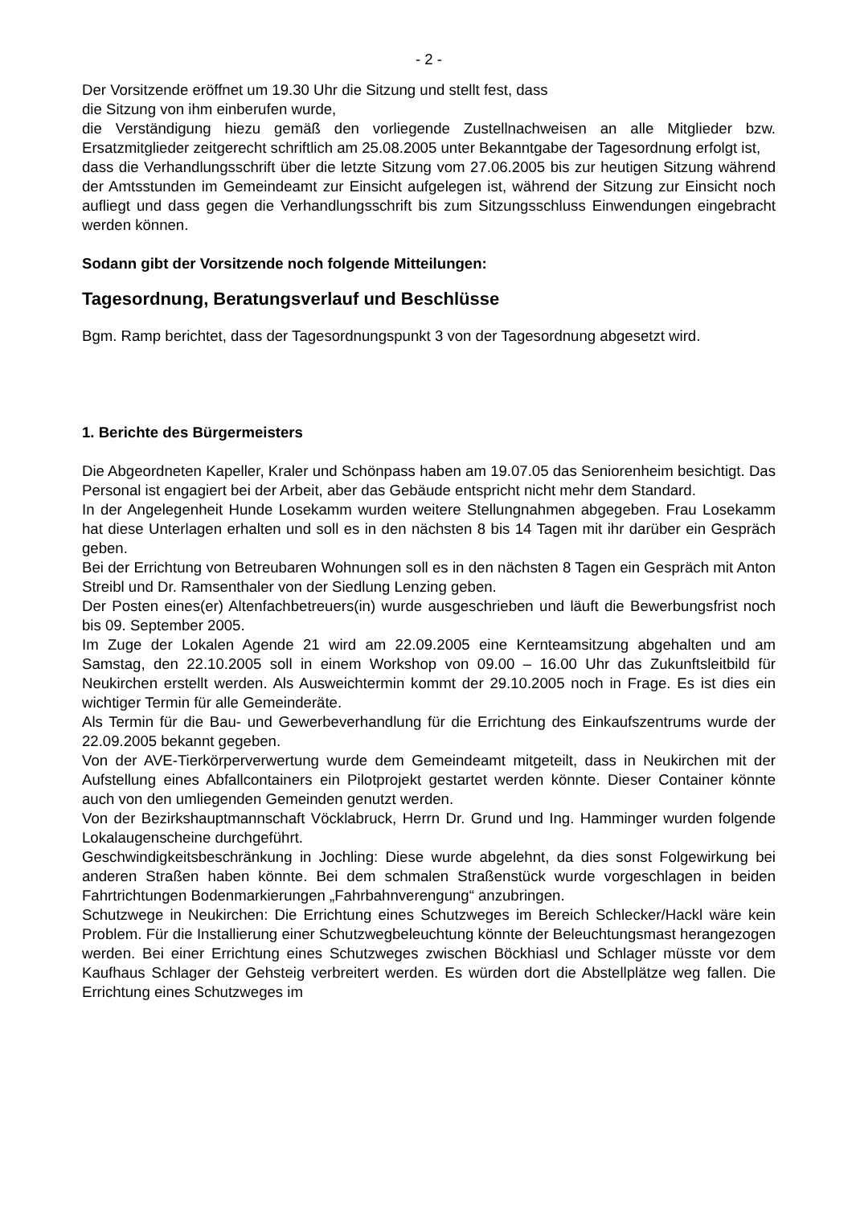- 2 -
Der Vorsitzende eröffnet um 19.30 Uhr die Sitzung und stellt fest, dass
die Sitzung von ihm einberufen wurde,
die Verständigung hiezu gemäß den vorliegende Zustellnachweisen an alle Mitglieder bzw. Ersatzmitglieder zeitgerecht schriftlich am 25.08.2005 unter Bekanntgabe der Tagesordnung erfolgt ist,
dass die Verhandlungsschrift über die letzte Sitzung vom 27.06.2005 bis zur heutigen Sitzung während der Amtsstunden im Gemeindeamt zur Einsicht aufgelegen ist, während der Sitzung zur Einsicht noch aufliegt und dass gegen die Verhandlungsschrift bis zum Sitzungsschluss Einwendungen eingebracht werden können.
Sodann gibt der Vorsitzende noch folgende Mitteilungen:
Tagesordnung, Beratungsverlauf und Beschlüsse
Bgm. Ramp berichtet, dass der Tagesordnungspunkt 3 von der Tagesordnung abgesetzt wird.
1. Berichte des Bürgermeisters
Die Abgeordneten Kapeller, Kraler und Schönpass haben am 19.07.05 das Seniorenheim besichtigt. Das Personal ist engagiert bei der Arbeit, aber das Gebäude entspricht nicht mehr dem Standard.
In der Angelegenheit Hunde Losekamm wurden weitere Stellungnahmen abgegeben. Frau Losekamm hat diese Unterlagen erhalten und soll es in den nächsten 8 bis 14 Tagen mit ihr darüber ein Gespräch geben.
Bei der Errichtung von Betreubaren Wohnungen soll es in den nächsten 8 Tagen ein Gespräch mit Anton Streibl und Dr. Ramsenthaler von der Siedlung Lenzing geben.
Der Posten eines(er) Altenfachbetreuers(in) wurde ausgeschrieben und läuft die Bewerbungsfrist noch bis 09. September 2005.
Im Zuge der Lokalen Agende 21 wird am 22.09.2005 eine Kernteamsitzung abgehalten und am Samstag, den 22.10.2005 soll in einem Workshop von 09.00 – 16.00 Uhr das Zukunftsleitbild für Neukirchen erstellt werden. Als Ausweichtermin kommt der 29.10.2005 noch in Frage. Es ist dies ein wichtiger Termin für alle Gemeinderäte.
Als Termin für die Bau- und Gewerbeverhandlung für die Errichtung des Einkaufszentrums wurde der 22.09.2005 bekannt gegeben.
Von der AVE-Tierkörperverwertung wurde dem Gemeindeamt mitgeteilt, dass in Neukirchen mit der Aufstellung eines Abfallcontainers ein Pilotprojekt gestartet werden könnte. Dieser Container könnte auch von den umliegenden Gemeinden genutzt werden.
Von der Bezirkshauptmannschaft Vöcklabruck, Herrn Dr. Grund und Ing. Hamminger wurden folgende Lokalaugenscheine durchgeführt.
Geschwindigkeitsbeschränkung in Jochling: Diese wurde abgelehnt, da dies sonst Folgewirkung bei anderen Straßen haben könnte. Bei dem schmalen Straßenstück wurde vorgeschlagen in beiden Fahrtrichtungen Bodenmarkierungen „Fahrbahnverengung“ anzubringen.
Schutzwege in Neukirchen: Die Errichtung eines Schutzweges im Bereich Schlecker/Hackl wäre kein Problem. Für die Installierung einer Schutzwegbeleuchtung könnte der Beleuchtungsmast herangezogen werden. Bei einer Errichtung eines Schutzweges zwischen Böckhiasl und Schlager müsste vor dem Kaufhaus Schlager der Gehsteig verbreitert werden. Es würden dort die Abstellplätze weg fallen. Die Errichtung eines Schutzweges im